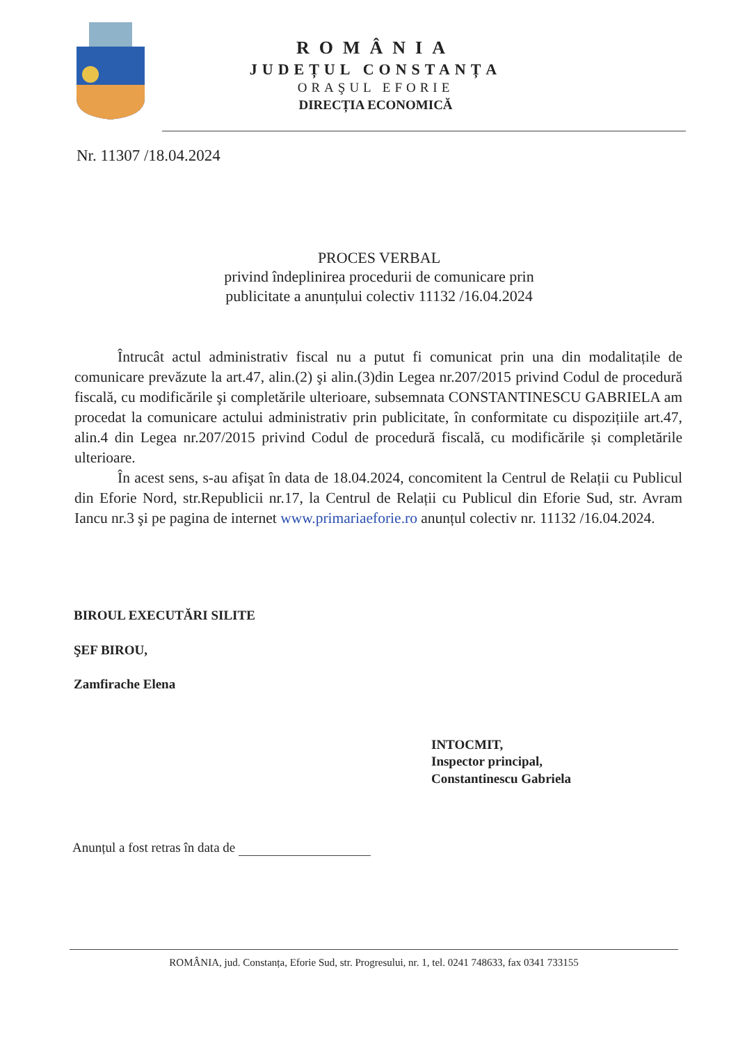ROMÂNIA
JUDEȚUL CONSTANȚA
ORAŞUL EFORIE
DIRECȚIA ECONOMICĂ
Nr. 11307 /18.04.2024
PROCES VERBAL
privind îndeplinirea procedurii de comunicare prin publicitate a anunțului colectiv 11132 /16.04.2024
Întrucât actul administrativ fiscal nu a putut fi comunicat prin una din modalitațile de comunicare prevăzute la art.47, alin.(2) şi alin.(3)din Legea nr.207/2015 privind Codul de procedură fiscală, cu modificările şi completările ulterioare, subsemnata CONSTANTINESCU GABRIELA am procedat la comunicare actului administrativ prin publicitate, în conformitate cu dispozițiile art.47, alin.4 din Legea nr.207/2015 privind Codul de procedură fiscală, cu modificările și completările ulterioare.
În acest sens, s-au afişat în data de 18.04.2024, concomitent la Centrul de Relații cu Publicul din Eforie Nord, str.Republicii nr.17, la Centrul de Relații cu Publicul din Eforie Sud, str. Avram Iancu nr.3 şi pe pagina de internet www.primariaeforie.ro anunțul colectiv nr. 11132 /16.04.2024.
BIROUL EXECUTĂRI SILITE
ŞEF BIROU,
Zamfirache Elena
INTOCMIT,
Inspector principal,
Constantinescu Gabriela
Anunțul a fost retras în data de
ROMÂNIA, jud. Constanța, Eforie Sud, str. Progresului, nr. 1, tel. 0241 748633, fax 0341 733155